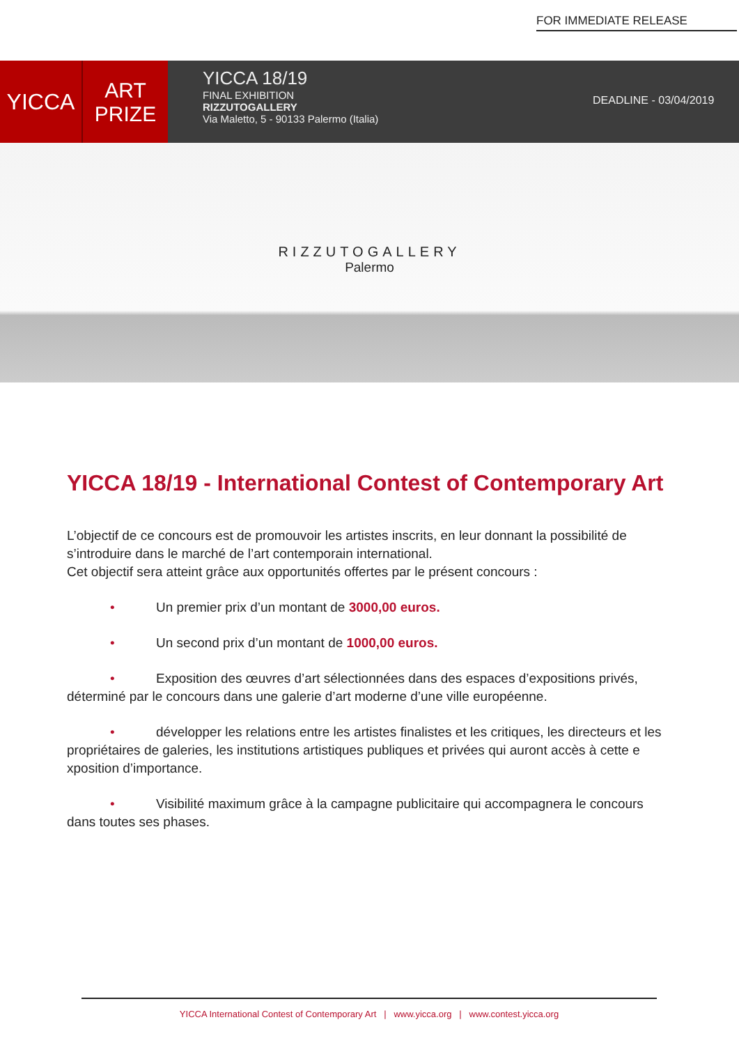FOR IMMEDIATE RELEASE
YICCA
ART
PRIZE
YICCA 18/19
FINAL EXHIBITION
RIZZUTOGALLERY
Via Maletto, 5 - 90133 Palermo (Italia)
DEADLINE - 03/04/2019
RIZZUTOGALLERY
Palermo
YICCA 18/19 - International Contest of Contemporary Art
L’objectif de ce concours est de promouvoir les artistes inscrits, en leur donnant la possibilité de s’introduire dans le marché de l’art contemporain international.
Cet objectif sera atteint grâce aux opportunités offertes par le présent concours :
• Un premier prix d’un montant de 3000,00 euros.
• Un second prix d’un montant de 1000,00 euros.
• Exposition des œuvres d’art sélectionnées dans des espaces d’expositions privés, déterminé par le concours dans une galerie d’art moderne d’une ville européenne.
• développer les relations entre les artistes finalistes et les critiques, les directeurs et les propriétaires de galeries, les institutions artistiques publiques et privées qui auront accès à cette e xposition d’importance.
• Visibilité maximum grâce à la campagne publicitaire qui accompagnera le concours dans toutes ses phases.
YICCA International Contest of Contemporary Art | www.yicca.org | www.contest.yicca.org